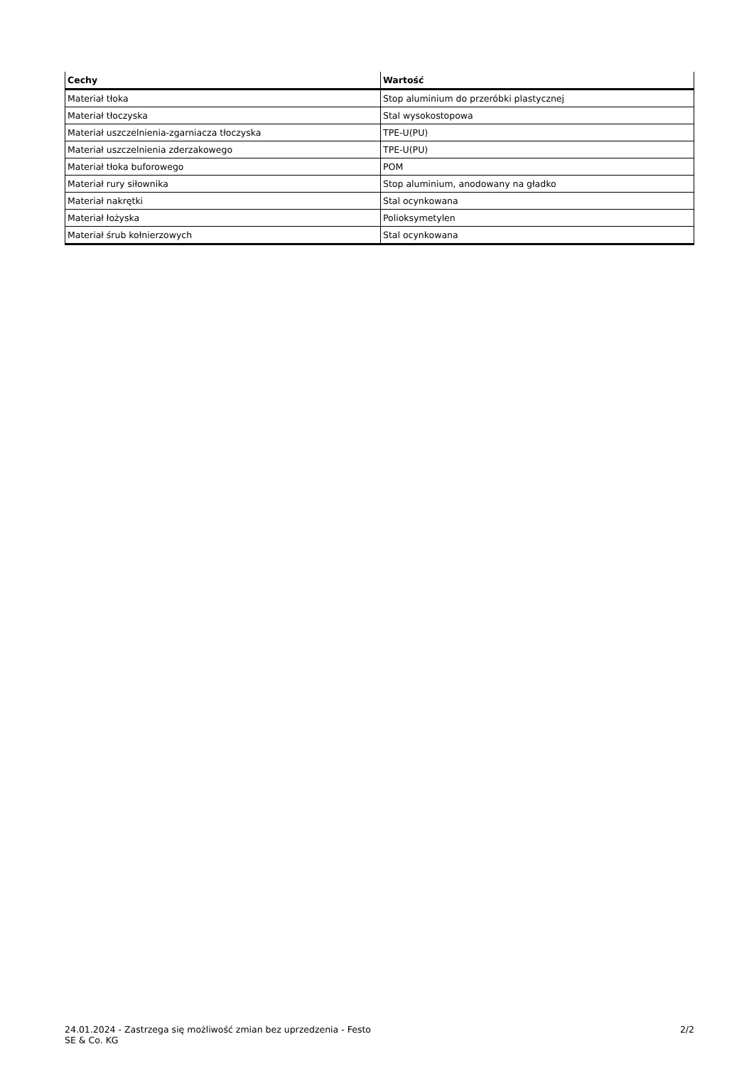| Cechy | Wartość |
| --- | --- |
| Materiał tłoka | Stop aluminium do przeróbki plastycznej |
| Materiał tłoczyska | Stal wysokostopowa |
| Materiał uszczelnienia-zgarniacza tłoczyska | TPE-U(PU) |
| Materiał uszczelnienia zderzakowego | TPE-U(PU) |
| Materiał tłoka buforowego | POM |
| Materiał rury siłownika | Stop aluminium, anodowany na gładko |
| Materiał nakrętki | Stal ocynkowana |
| Materiał łożyska | Polioksymetylen |
| Materiał śrub kołnierzowych | Stal ocynkowana |
24.01.2024 - Zastrzega się możliwość zmian bez uprzedzenia - Festo SE & Co. KG
2/2